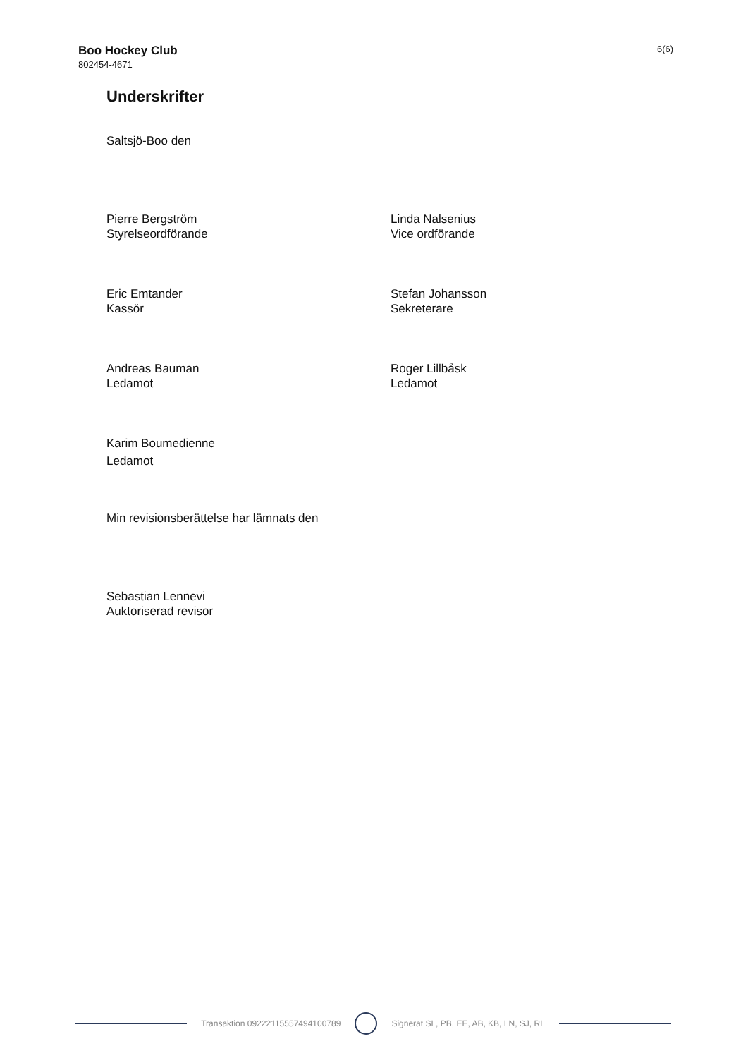Boo Hockey Club
802454-4671
6(6)
Underskrifter
Saltsjö-Boo den
Pierre Bergström
Styrelseordförande
Linda Nalsenius
Vice ordförande
Eric Emtander
Kassör
Stefan Johansson
Sekreterare
Andreas Bauman
Ledamot
Roger Lillbåsk
Ledamot
Karim Boumedienne
Ledamot
Min revisionsberättelse har lämnats den
Sebastian Lennevi
Auktoriserad revisor
Transaktion 09222115557494100789 Signerat SL, PB, EE, AB, KB, LN, SJ, RL